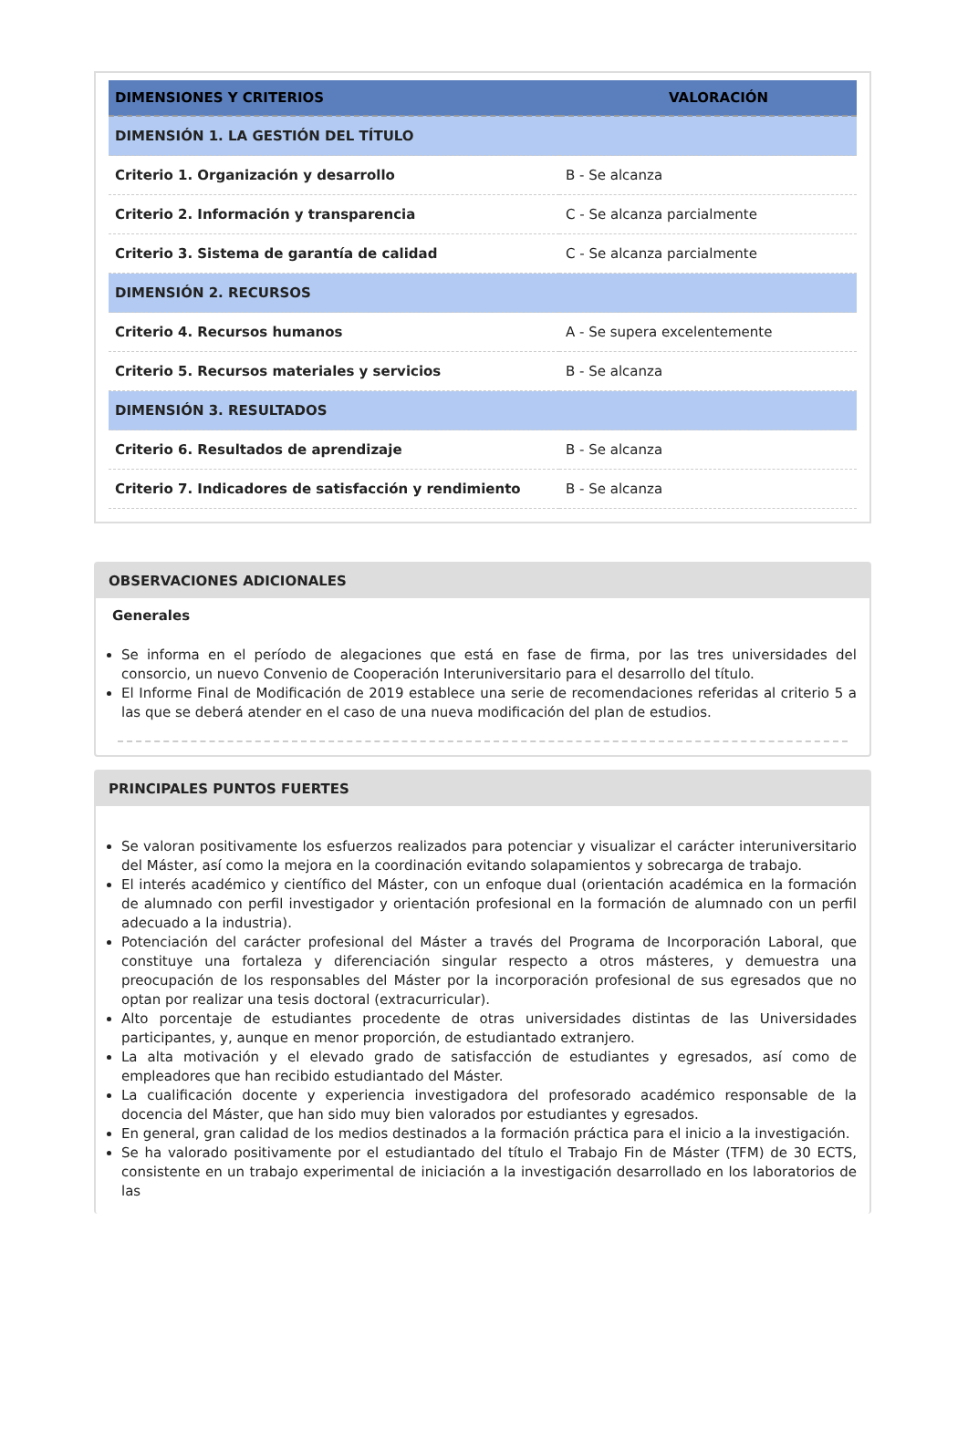| DIMENSIONES Y CRITERIOS | VALORACIÓN |
| --- | --- |
| DIMENSIÓN 1. LA GESTIÓN DEL TÍTULO | |
| Criterio 1. Organización y desarrollo | B - Se alcanza |
| Criterio 2. Información y transparencia | C - Se alcanza parcialmente |
| Criterio 3. Sistema de garantía de calidad | C - Se alcanza parcialmente |
| DIMENSIÓN 2. RECURSOS | |
| Criterio 4. Recursos humanos | A - Se supera excelentemente |
| Criterio 5. Recursos materiales y servicios | B - Se alcanza |
| DIMENSIÓN 3. RESULTADOS | |
| Criterio 6. Resultados de aprendizaje | B - Se alcanza |
| Criterio 7. Indicadores de satisfacción y rendimiento | B - Se alcanza |
OBSERVACIONES ADICIONALES
Generales
Se informa en el período de alegaciones que está en fase de firma, por las tres universidades del consorcio, un nuevo Convenio de Cooperación Interuniversitario para el desarrollo del título.
El Informe Final de Modificación de 2019 establece una serie de recomendaciones referidas al criterio 5 a las que se deberá atender en el caso de una nueva modificación del plan de estudios.
PRINCIPALES PUNTOS FUERTES
Se valoran positivamente los esfuerzos realizados para potenciar y visualizar el carácter interuniversitario del Máster, así como la mejora en la coordinación evitando solapamientos y sobrecarga de trabajo.
El interés académico y científico del Máster, con un enfoque dual (orientación académica en la formación de alumnado con perfil investigador y orientación profesional en la formación de alumnado con un perfil adecuado a la industria).
Potenciación del carácter profesional del Máster a través del Programa de Incorporación Laboral, que constituye una fortaleza y diferenciación singular respecto a otros másteres, y demuestra una preocupación de los responsables del Máster por la incorporación profesional de sus egresados que no optan por realizar una tesis doctoral (extracurricular).
Alto porcentaje de estudiantes procedente de otras universidades distintas de las Universidades participantes, y, aunque en menor proporción, de estudiantado extranjero.
La alta motivación y el elevado grado de satisfacción de estudiantes y egresados, así como de empleadores que han recibido estudiantado del Máster.
La cualificación docente y experiencia investigadora del profesorado académico responsable de la docencia del Máster, que han sido muy bien valorados por estudiantes y egresados.
En general, gran calidad de los medios destinados a la formación práctica para el inicio a la investigación.
Se ha valorado positivamente por el estudiantado del título el Trabajo Fin de Máster (TFM) de 30 ECTS, consistente en un trabajo experimental de iniciación a la investigación desarrollado en los laboratorios de las